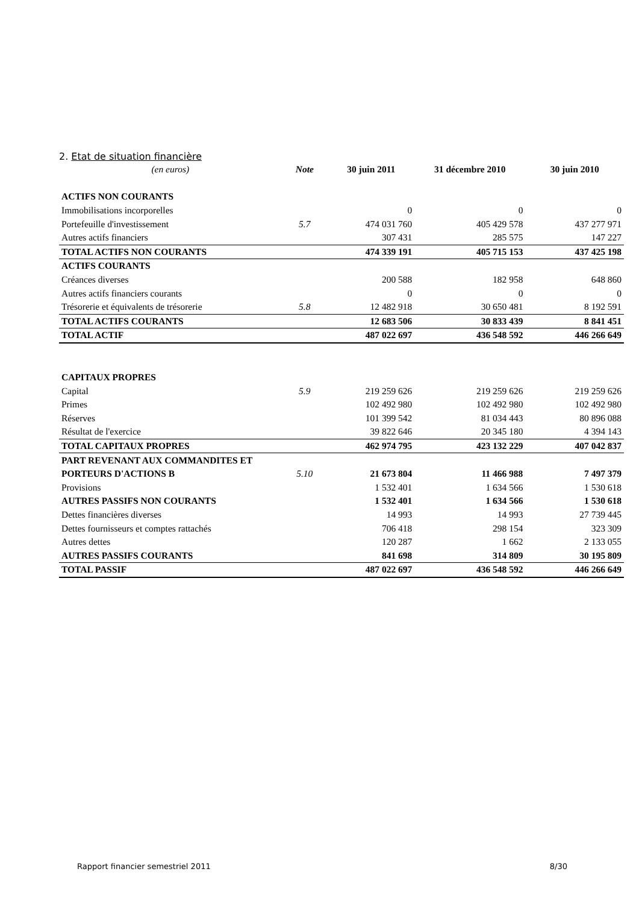2. Etat de situation financière
| (en euros) | Note | 30 juin 2011 | 31 décembre 2010 | 30 juin 2010 |
| ACTIFS NON COURANTS | | | | |
| Immobilisations incorporelles | | 0 | 0 | 0 |
| Portefeuille d'investissement | 5.7 | 474 031 760 | 405 429 578 | 437 277 971 |
| Autres actifs financiers | | 307 431 | 285 575 | 147 227 |
| TOTAL ACTIFS NON COURANTS | | 474 339 191 | 405 715 153 | 437 425 198 |
| ACTIFS COURANTS | | | | |
| Créances diverses | | 200 588 | 182 958 | 648 860 |
| Autres actifs financiers courants | | 0 | 0 | 0 |
| Trésorerie et équivalents de trésorerie | 5.8 | 12 482 918 | 30 650 481 | 8 192 591 |
| TOTAL ACTIFS COURANTS | | 12 683 506 | 30 833 439 | 8 841 451 |
| TOTAL ACTIF | | 487 022 697 | 436 548 592 | 446 266 649 |
| CAPITAUX PROPRES | | | | |
| Capital | 5.9 | 219 259 626 | 219 259 626 | 219 259 626 |
| Primes | | 102 492 980 | 102 492 980 | 102 492 980 |
| Réserves | | 101 399 542 | 81 034 443 | 80 896 088 |
| Résultat de l'exercice | | 39 822 646 | 20 345 180 | 4 394 143 |
| TOTAL CAPITAUX PROPRES | | 462 974 795 | 423 132 229 | 407 042 837 |
| PART REVENANT AUX COMMANDITES ET | | | | |
| PORTEURS D'ACTIONS B | 5.10 | 21 673 804 | 11 466 988 | 7 497 379 |
| Provisions | | 1 532 401 | 1 634 566 | 1 530 618 |
| AUTRES PASSIFS NON COURANTS | | 1 532 401 | 1 634 566 | 1 530 618 |
| Dettes financières diverses | | 14 993 | 14 993 | 27 739 445 |
| Dettes fournisseurs et comptes rattachés | | 706 418 | 298 154 | 323 309 |
| Autres dettes | | 120 287 | 1 662 | 2 133 055 |
| AUTRES PASSIFS COURANTS | | 841 698 | 314 809 | 30 195 809 |
| TOTAL PASSIF | | 487 022 697 | 436 548 592 | 446 266 649 |
Rapport financier semestriel 2011 8/30